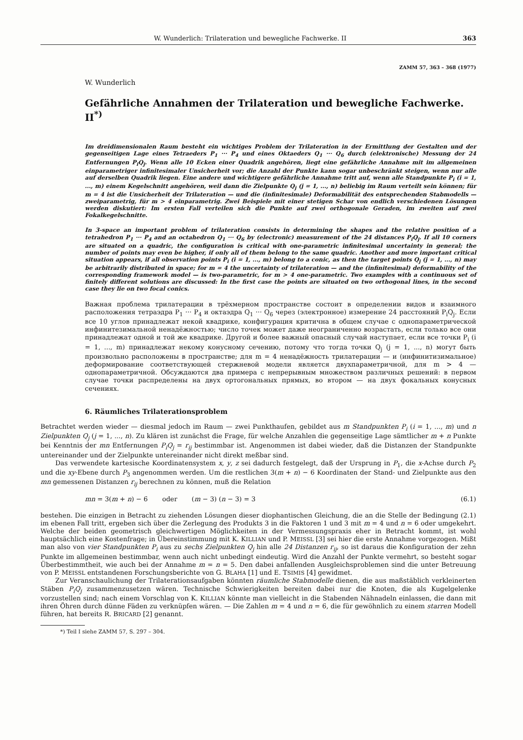W. Wunderlich: Trilateration und bewegliche Fachwerke. II 363
ZAMM 57, 363 – 368 (1977)
W. Wunderlich
Gefährliche Annahmen der Trilateration und bewegliche Fachwerke. II<sup>*)</sup>
Im dreidimensionalen Raum besteht ein wichtiges Problem der Trilateration in der Ermittlung der Gestalten und der gegenseitigen Lage eines Tetraeders P<sub>1</sub> ··· P<sub>4</sub> und eines Oktaeders Q<sub>1</sub> ··· Q<sub>6</sub> durch (elektronische) Messung der 24 Entfernungen P<sub>i</sub>Q<sub>j</sub>. Wenn alle 10 Ecken einer Quadrik angehören, liegt eine gefährliche Annahme mit im allgemeinen einparametriger infinitesimaler Unsicherheit vor; die Anzahl der Punkte kann sogar unbeschränkt steigen, wenn nur alle auf derselben Quadrik liegen. Eine andere und wichtigere gefährliche Annahme tritt auf, wenn alle Standpunkte P<sub>i</sub> (i = 1, ..., m) einem Kegelschnitt angehören, weil dann die Zielpunkte Q<sub>j</sub> (j = 1, ..., n) beliebig im Raum verteilt sein können; für m = 4 ist die Unsicherheit der Trilateration — und die (infinitesimale) Deformabilität des entsprechenden Stabmodells — zweiparametrig, für m > 4 einparametrig. Zwei Beispiele mit einer stetigen Schar von endlich verschiedenen Lösungen werden diskutiert: Im ersten Fall verteilen sich die Punkte auf zwei orthogonale Geraden, im zweiten auf zwei Fokalkegelschnitte.
In 3-space an important problem of trilateration consists in determining the shapes and the relative position of a tetrahedron P<sub>1</sub> ··· P<sub>4</sub> and an octahedron Q<sub>1</sub> ··· Q<sub>6</sub> by (electronic) measurement of the 24 distances P<sub>i</sub>Q<sub>j</sub>. If all 10 corners are situated on a quadric, the configuration is critical with one-parametric infinitesimal uncertainty in general; the number of points may even be higher, if only all of them belong to the same quadric. Another and more important critical situation appears, if all observation points P<sub>i</sub> (i = 1, ..., m) belong to a conic, as then the target points Q<sub>j</sub> (j = 1, ..., n) may be arbitrarily distributed in space; for m = 4 the uncertainty of trilateration — and the (infinitesimal) deformability of the corresponding framework model — is two-parametric, for m > 4 one-parametric. Two examples with a continuous set of finitely different solutions are discussed: In the first case the points are situated on two orthogonal lines, in the second case they lie on two focal conics.
Важная проблема трилатерации в трёхмерном пространстве состоит в определении видов и взаимного расположения тетраэдра P<sub>1</sub> ··· P<sub>4</sub> и октаэдра Q<sub>1</sub> ··· Q<sub>6</sub> через (электронное) измерение 24 расстояний P<sub>i</sub>Q<sub>j</sub>. Если все 10 углов принадлежат некой квадрике, конфигурация критична в общем случае с однопараметрической инфинитезимальной ненадёжностью; число точек может даже неограниченно возрастать, если только все они принадлежат одной и той же квадрике. Другой и более важный опасный случай наступает, если все точки P<sub>i</sub> (i = 1, ..., m) принадлежат некому конусному сечению, потому что тогда точки Q<sub>j</sub> (j = 1, ..., n) могут быть произвольно расположены в пространстве; для m = 4 ненадёжность трилатерации — и (инфинитизимальное) деформирование соответствующей стержневой модели является двухпараметричной, для m > 4 — однопараметричной. Обсуждаются два примера с непрерывным множеством различных решений: в первом случае точки распределены на двух ортогональных прямых, во втором — на двух фокальных конусных сечениях.
6. Räumliches Trilaterationsproblem
Betrachtet werden wieder — diesmal jedoch im Raum — zwei Punkthaufen, gebildet aus m Standpunkten P<sub>i</sub> (i = 1, ..., m) und n Zielpunkten Q<sub>j</sub> (j = 1, ..., n). Zu klären ist zunächst die Frage, für welche Anzahlen die gegenseitige Lage sämtlicher m + n Punkte bei Kenntnis der mn Entfernungen P<sub>i</sub>Q<sub>j</sub> = r<sub>ij</sub> bestimmbar ist. Angenommen ist dabei wieder, daß die Distanzen der Standpunkte untereinander und der Zielpunkte untereinander nicht direkt meßbar sind.
Das verwendete kartesische Koordinatensystem x, y, z sei dadurch festgelegt, daß der Ursprung in P<sub>1</sub>, die x-Achse durch P<sub>2</sub> und die xy-Ebene durch P<sub>3</sub> angenommen werden. Um die restlichen 3(m + n) − 6 Koordinaten der Stand- und Zielpunkte aus den mn gemessenen Distanzen r<sub>ij</sub> berechnen zu können, muß die Relation
mn = 3(m + n) − 6 oder (m − 3) (n − 3) = 3 (6.1)
bestehen. Die einzigen in Betracht zu ziehenden Lösungen dieser diophantischen Gleichung, die an die Stelle der Bedingung (2.1) im ebenen Fall tritt, ergeben sich über die Zerlegung des Produkts 3 in die Faktoren 1 und 3 mit m = 4 und n = 6 oder umgekehrt. Welche der beiden geometrisch gleichwertigen Möglichkeiten in der Vermessungspraxis eher in Betracht kommt, ist wohl hauptsächlich eine Kostenfrage; in Übereinstimmung mit K. KILLIAN und P. MEISSL [3] sei hier die erste Annahme vorgezogen. Mißt man also von vier Standpunkten P<sub>i</sub> aus zu sechs Zielpunkten Q<sub>j</sub> hin alle 24 Distanzen r<sub>ij</sub>, so ist daraus die Konfiguration der zehn Punkte im allgemeinen bestimmbar, wenn auch nicht unbedingt eindeutig. Wird die Anzahl der Punkte vermehrt, so besteht sogar Überbestimmtheit, wie auch bei der Annahme m = n = 5. Den dabei anfallenden Ausgleichsproblemen sind die unter Betreuung von P. MEISSL entstandenen Forschungsberichte von G. BLAHA [1] und E. TSIMIS [4] gewidmet.
Zur Veranschaulichung der Trilaterationsaufgaben könnten räumliche Stabmodelle dienen, die aus maßstäblich verkleinerten Stäben P<sub>i</sub>Q<sub>j</sub> zusammenzusetzen wären. Technische Schwierigkeiten bereiten dabei nur die Knoten, die als Kugelgelenke vorzustellen sind; nach einem Vorschlag von K. KILLIAN könnte man vielleicht in die Stabenden Nähnadeln einlassen, die dann mit ihren Öhren durch dünne Fäden zu verknüpfen wären. — Die Zahlen m = 4 und n = 6, die für gewöhnlich zu einem starren Modell führen, hat bereits R. BRICARD [2] genannt.
*) Teil I siehe ZAMM 57, S. 297 – 304.